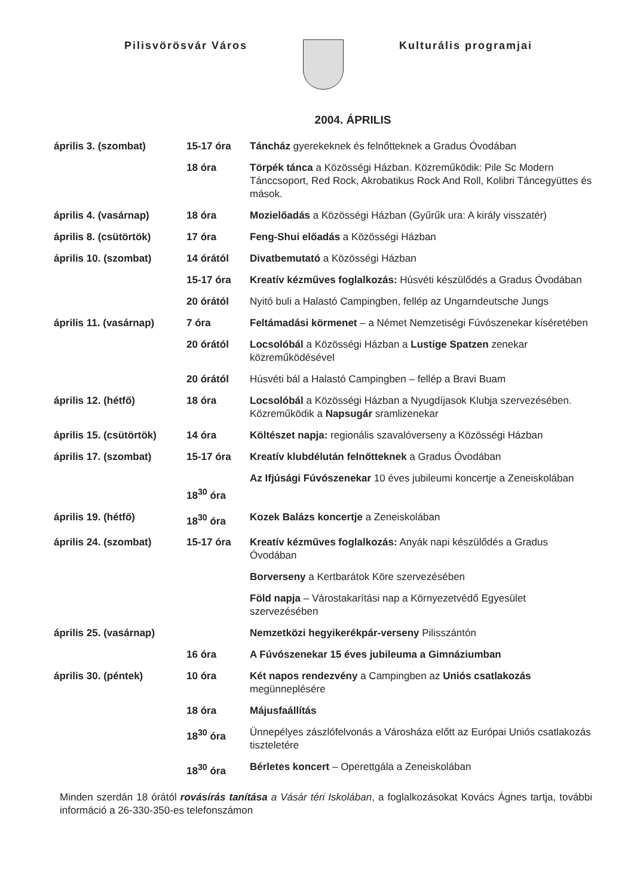Pilisvörösvár Város Kulturális programjai
2004. ÁPRILIS
| április 3. (szombat) | 15-17 óra | Táncház gyerekeknek és felnőtteknek a Gradus Óvodában |
| | 18 óra | Törpék tánca a Közösségi Házban. Közreműködik: Pile Sc Modern Tánccsoport, Red Rock, Akrobatikus Rock And Roll, Kolibri Táncegyüttes és mások. |
| április 4. (vasárnap) | 18 óra | Mozielőadás a Közösségi Házban (Gyűrűk ura: A király visszatér) |
| április 8. (csütörtök) | 17 óra | Feng-Shui előadás a Közösségi Házban |
| április 10. (szombat) | 14 órától | Divatbemutató a Közösségi Házban |
| | 15-17 óra | Kreatív kézműves foglalkozás: Húsvéti készülődés a Gradus Óvodában |
| | 20 órától | Nyitó buli a Halastó Campingben, fellép az Ungarndeutsche Jungs |
| április 11. (vasárnap) | 7 óra | Feltámadási körmenet – a Német Nemzetiségi Fúvószenekar kíséretében |
| | 20 órától | Locsolóbál a Közösségi Házban a Lustige Spatzen zenekar közreműködésével |
| | 20 órától | Húsvéti bál a Halastó Campingben – fellép a Bravi Buam |
| április 12. (hétfő) | 18 óra | Locsolóbál a Közösségi Házban a Nyugdíjasok Klubja szervezésében. Közreműködik a Napsugár sramlizenekar |
| április 15. (csütörtök) | 14 óra | Költészet napja: regionális szavalóverseny a Közösségi Házban |
| április 17. (szombat) | 15-17 óra | Kreatív klubdélután felnőtteknek a Gradus Óvodában |
| | 18<sup>30</sup> óra | Az Ifjúsági Fúvószenekar 10 éves jubileumi koncertje a Zeneiskolában |
| április 19. (hétfő) | 18<sup>30</sup> óra | Kozek Balázs koncertje a Zeneiskolában |
| április 24. (szombat) | 15-17 óra | Kreatív kézműves foglalkozás: Anyák napi készülődés a Gradus Óvodában |
| | | Borverseny a Kertbarátok Köre szervezésében |
| | | Föld napja – Várostakarítási nap a Környezetvédő Egyesület szervezésében |
| április 25. (vasárnap) | | Nemzetközi hegyikerékpár-verseny Pilisszántón |
| | 16 óra | A Fúvószenekar 15 éves jubileuma a Gimnáziumban |
| április 30. (péntek) | 10 óra | Két napos rendezvény a Campingben az Uniós csatlakozás megünneplésére |
| | 18 óra | Májusfaállítás |
| | 18<sup>30</sup> óra | Ünnepélyes zászlófelvonás a Városháza előtt az Európai Uniós csatlakozás tiszteletére |
| | 18<sup>30</sup> óra | Bérletes koncert – Operettgála a Zeneiskolában |
Minden szerdán 18 órától rovásírás tanítása a Vásár téri Iskolában, a foglalkozásokat Kovács Ágnes tartja, további információ a 26-330-350-es telefonszámon